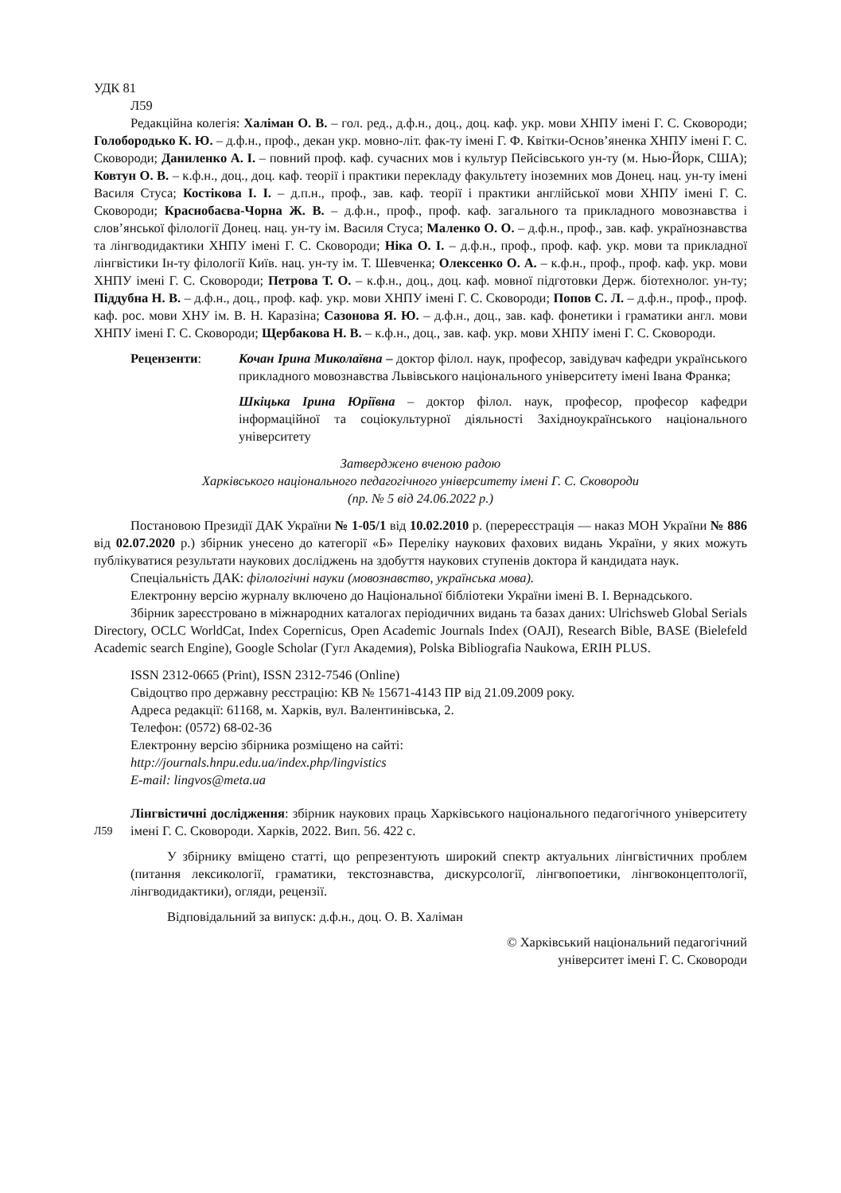УДК 81
Л59
Редакційна колегія: Халіман О. В. – гол. ред., д.ф.н., доц., доц. каф. укр. мови ХНПУ імені Г. С. Сковороди; Голобородько К. Ю. – д.ф.н., проф., декан укр. мовно-літ. фак-ту імені Г. Ф. Квітки-Основ’яненка ХНПУ імені Г. С. Сковороди; Даниленко А. І. – повний проф. каф. сучасних мов і культур Пейсівського ун-ту (м. Нью-Йорк, США); Ковтун О. В. – к.ф.н., доц., доц. каф. теорії і практики перекладу факультету іноземних мов Донец. нац. ун-ту імені Василя Стуса; Костікова І. І. – д.п.н., проф., зав. каф. теорії і практики англійської мови ХНПУ імені Г. С. Сковороди; Краснобаєва-Чорна Ж. В. – д.ф.н., проф., проф. каф. загального та прикладного мовознавства і слов’янської філології Донец. нац. ун-ту ім. Василя Стуса; Маленко О. О. – д.ф.н., проф., зав. каф. українознавства та лінгводидактики ХНПУ імені Г. С. Сковороди; Ніка О. І. – д.ф.н., проф., проф. каф. укр. мови та прикладної лінгвістики Ін-ту філології Київ. нац. ун-ту ім. Т. Шевченка; Олексенко О. А. – к.ф.н., проф., проф. каф. укр. мови ХНПУ імені Г. С. Сковороди; Петрова Т. О. – к.ф.н., доц., доц. каф. мовної підготовки Держ. біотехнолог. ун-ту; Піддубна Н. В. – д.ф.н., доц., проф. каф. укр. мови ХНПУ імені Г. С. Сковороди; Попов С. Л. – д.ф.н., проф., проф. каф. рос. мови ХНУ ім. В. Н. Каразіна; Сазонова Я. Ю. – д.ф.н., доц., зав. каф. фонетики і граматики англ. мови ХНПУ імені Г. С. Сковороди; Щербакова Н. В. – к.ф.н., доц., зав. каф. укр. мови ХНПУ імені Г. С. Сковороди.
Рецензенти: Кочан Ірина Миколаївна – доктор філол. наук, професор, завідувач кафедри українського прикладного мовознавства Львівського національного університету імені Івана Франка;
Шкіцька Ірина Юріївна – доктор філол. наук, професор, професор кафедри інформаційної та соціокультурної діяльності Західноукраїнського національного університету
Затверджено вченою радою
Харківського національного педагогічного університету імені Г. С. Сковороди
(пр. № 5 від 24.06.2022 р.)
Постановою Президії ДАК України № 1-05/1 від 10.02.2010 р. (перереєстрація — наказ МОН України № 886 від 02.07.2020 р.) збірник унесено до категорії «Б» Переліку наукових фахових видань України, у яких можуть публікуватися результати наукових досліджень на здобуття наукових ступенів доктора й кандидата наук.
Спеціальність ДАК: філологічні науки (мовознавство, українська мова).
Електронну версію журналу включено до Національної бібліотеки України імені В. І. Вернадського.
Збірник зареєстровано в міжнародних каталогах періодичних видань та базах даних: Ulrichsweb Global Serials Directory, OCLC WorldCat, Index Copernicus, Open Academic Journals Index (OAJI), Research Bible, BASE (Bielefeld Academic search Engine), Google Scholar (Гугл Академия), Polska Bibliografia Naukowa, ERIH PLUS.
ISSN 2312-0665 (Print), ISSN 2312-7546 (Online)
Свідоцтво про державну реєстрацію: КВ № 15671-4143 ПР від 21.09.2009 року.
Адреса редакції: 61168, м. Харків, вул. Валентинівська, 2.
Телефон: (0572) 68-02-36
Електронну версію збірника розміщено на сайті:
http://journals.hnpu.edu.ua/index.php/lingvistics
E-mail: lingvos@meta.ua
Л59
Лінгвістичні дослідження: збірник наукових праць Харківського національного педагогічного університету імені Г. С. Сковороди. Харків, 2022. Вип. 56. 422 с.
У збірнику вміщено статті, що репрезентують широкий спектр актуальних лінгвістичних проблем (питання лексикології, граматики, текстознавства, дискурсології, лінгвопоетики, лінгвоконцептології, лінгводидактики), огляди, рецензії.
Відповідальний за випуск: д.ф.н., доц. О. В. Халіман
© Харківський національний педагогічний
університет імені Г. С. Сковороди